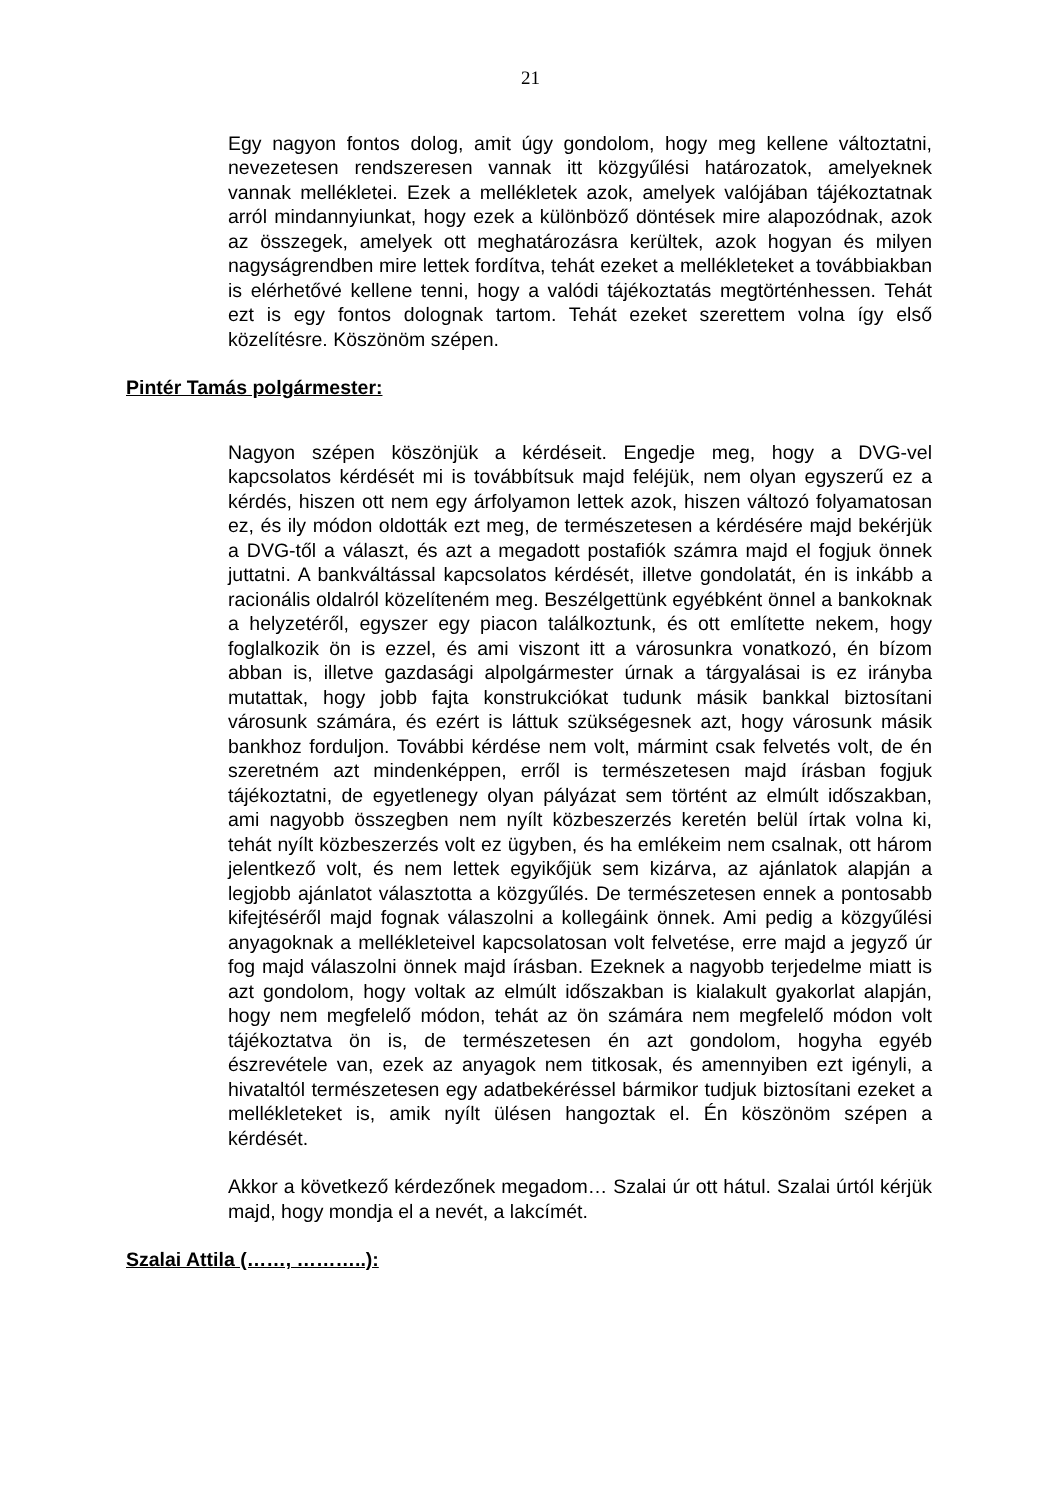21
Egy nagyon fontos dolog, amit úgy gondolom, hogy meg kellene változtatni, nevezetesen rendszeresen vannak itt közgyűlési határozatok, amelyeknek vannak mellékletei. Ezek a mellékletek azok, amelyek valójában tájékoztatnak arról mindannyiunkat, hogy ezek a különböző döntések mire alapozódnak, azok az összegek, amelyek ott meghatározásra kerültek, azok hogyan és milyen nagyságrendben mire lettek fordítva, tehát ezeket a mellékleteket a továbbiakban is elérhetővé kellene tenni, hogy a valódi tájékoztatás megtörténhessen. Tehát ezt is egy fontos dolognak tartom. Tehát ezeket szerettem volna így első közelítésre. Köszönöm szépen.
Pintér Tamás polgármester:
Nagyon szépen köszönjük a kérdéseit. Engedje meg, hogy a DVG-vel kapcsolatos kérdését mi is továbbítsuk majd feléjük, nem olyan egyszerű ez a kérdés, hiszen ott nem egy árfolyamon lettek azok, hiszen változó folyamatosan ez, és ily módon oldották ezt meg, de természetesen a kérdésére majd bekérjük a DVG-től a választ, és azt a megadott postafiók számra majd el fogjuk önnek juttatni. A bankváltással kapcsolatos kérdését, illetve gondolatát, én is inkább a racionális oldalról közelíteném meg. Beszélgettünk egyébként önnel a bankoknak a helyzetéről, egyszer egy piacon találkoztunk, és ott említette nekem, hogy foglalkozik ön is ezzel, és ami viszont itt a városunkra vonatkozó, én bízom abban is, illetve gazdasági alpolgármester úrnak a tárgyalásai is ez irányba mutattak, hogy jobb fajta konstrukciókat tudunk másik bankkal biztosítani városunk számára, és ezért is láttuk szükségesnek azt, hogy városunk másik bankhoz forduljon. További kérdése nem volt, mármint csak felvetés volt, de én szeretném azt mindenképpen, erről is természetesen majd írásban fogjuk tájékoztatni, de egyetlenegy olyan pályázat sem történt az elmúlt időszakban, ami nagyobb összegben nem nyílt közbeszerzés keretén belül írtak volna ki, tehát nyílt közbeszerzés volt ez ügyben, és ha emlékeim nem csalnak, ott három jelentkező volt, és nem lettek egyikőjük sem kizárva, az ajánlatok alapján a legjobb ajánlatot választotta a közgyűlés. De természetesen ennek a pontosabb kifejtéséről majd fognak válaszolni a kollegáink önnek. Ami pedig a közgyűlési anyagoknak a mellékleteivel kapcsolatosan volt felvetése, erre majd a jegyző úr fog majd válaszolni önnek majd írásban. Ezeknek a nagyobb terjedelme miatt is azt gondolom, hogy voltak az elmúlt időszakban is kialakult gyakorlat alapján, hogy nem megfelelő módon, tehát az ön számára nem megfelelő módon volt tájékoztatva ön is, de természetesen én azt gondolom, hogyha egyéb észrevétele van, ezek az anyagok nem titkosak, és amennyiben ezt igényli, a hivataltól természetesen egy adatbekéréssel bármikor tudjuk biztosítani ezeket a mellékleteket is, amik nyílt ülésen hangoztak el. Én köszönöm szépen a kérdését.
Akkor a következő kérdezőnek megadom… Szalai úr ott hátul. Szalai úrtól kérjük majd, hogy mondja el a nevét, a lakcímét.
Szalai Attila (……, ………..):